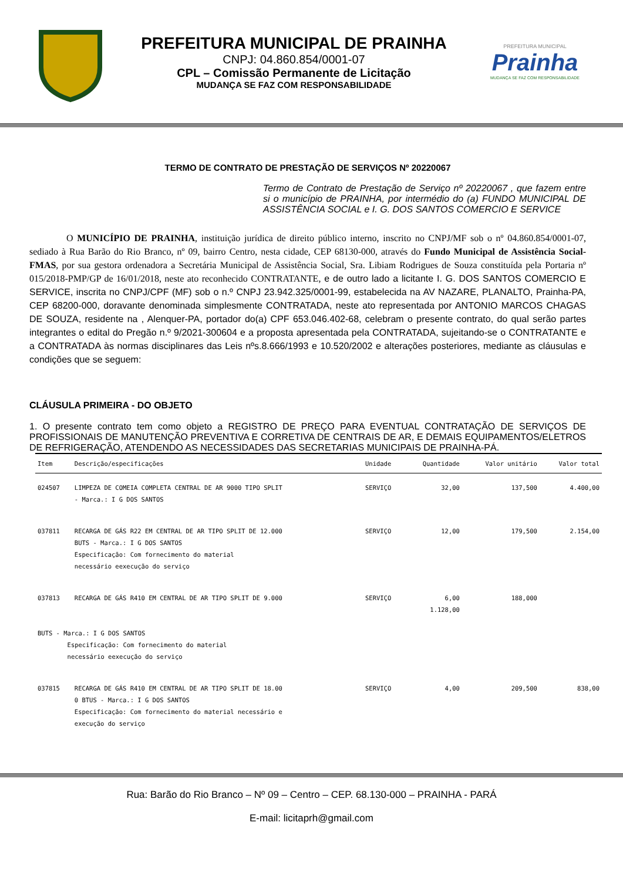PREFEITURA MUNICIPAL DE PRAINHA
CNPJ: 04.860.854/0001-07
CPL – Comissão Permanente de Licitação
MUDANÇA SE FAZ COM RESPONSABILIDADE
PREFEITURA MUNICIPAL
Prainha
MUDANÇA SE FAZ COM RESPONSABILIDADE
TERMO DE CONTRATO DE PRESTAÇÃO DE SERVIÇOS Nº 20220067
Termo de Contrato de Prestação de Serviço nº 20220067 , que fazem entre si o município de PRAINHA, por intermédio do (a) FUNDO MUNICIPAL DE ASSISTÊNCIA SOCIAL e I. G. DOS SANTOS COMERCIO E SERVICE
O MUNICÍPIO DE PRAINHA, instituição jurídica de direito público interno, inscrito no CNPJ/MF sob o nº 04.860.854/0001-07, sediado à Rua Barão do Rio Branco, nº 09, bairro Centro, nesta cidade, CEP 68130-000, através do Fundo Municipal de Assistência Social-FMAS, por sua gestora ordenadora a Secretária Municipal de Assistência Social, Sra. Libiam Rodrigues de Souza constituída pela Portaria nº 015/2018-PMP/GP de 16/01/2018, neste ato reconhecido CONTRATANTE, e de outro lado a licitante I. G. DOS SANTOS COMERCIO E SERVICE, inscrita no CNPJ/CPF (MF) sob o n.º CNPJ 23.942.325/0001-99, estabelecida na AV NAZARE, PLANALTO, Prainha-PA, CEP 68200-000, doravante denominada simplesmente CONTRATADA, neste ato representada por ANTONIO MARCOS CHAGAS DE SOUZA, residente na , Alenquer-PA, portador do(a) CPF 653.046.402-68, celebram o presente contrato, do qual serão partes integrantes o edital do Pregão n.º 9/2021-300604 e a proposta apresentada pela CONTRATADA, sujeitando-se o CONTRATANTE e a CONTRATADA às normas disciplinares das Leis nºs.8.666/1993 e 10.520/2002 e alterações posteriores, mediante as cláusulas e condições que se seguem:
CLÁUSULA PRIMEIRA - DO OBJETO
1. O presente contrato tem como objeto a REGISTRO DE PREÇO PARA EVENTUAL CONTRATAÇÃO DE SERVIÇOS DE PROFISSIONAIS DE MANUTENÇÃO PREVENTIVA E CORRETIVA DE CENTRAIS DE AR, E DEMAIS EQUIPAMENTOS/ELETROS DE REFRIGERAÇÃO, ATENDENDO AS NECESSIDADES DAS SECRETARIAS MUNICIPAIS DE PRAINHA-PÁ.
| Item | Descrição/especificações | Unidade | Quantidade | Valor unitário | Valor total |
| --- | --- | --- | --- | --- | --- |
| 024507 | LIMPEZA DE COMEIA COMPLETA CENTRAL DE AR 9000 TIPO SPLIT - Marca.: I G DOS SANTOS | SERVIÇO | 32,00 | 137,500 | 4.400,00 |
| 037811 | RECARGA DE GÁS R22 EM CENTRAL DE AR TIPO SPLIT DE 12.000 BUTS - Marca.: I G DOS SANTOS Especificação: Com fornecimento do material necessário eexecução do serviço | SERVIÇO | 12,00 | 179,500 | 2.154,00 |
| 037813 | RECARGA DE GÁS R410 EM CENTRAL DE AR TIPO SPLIT DE 9.000 | SERVIÇO | 6,00 1.128,00 | 188,000 | |
| BUTS - Marca.: I G DOS SANTOS Especificação: Com fornecimento do material necessário eexecução do serviço | | | | | |
| 037815 | RECARGA DE GÁS R410 EM CENTRAL DE AR TIPO SPLIT DE 18.00 0 BTUS - Marca.: I G DOS SANTOS Especificação: Com fornecimento do material necessário e execução do serviço | SERVIÇO | 4,00 | 209,500 | 838,00 |
Rua: Barão do Rio Branco – Nº 09 – Centro – CEP. 68.130-000 – PRAINHA - PARÁ
E-mail: licitaprh@gmail.com